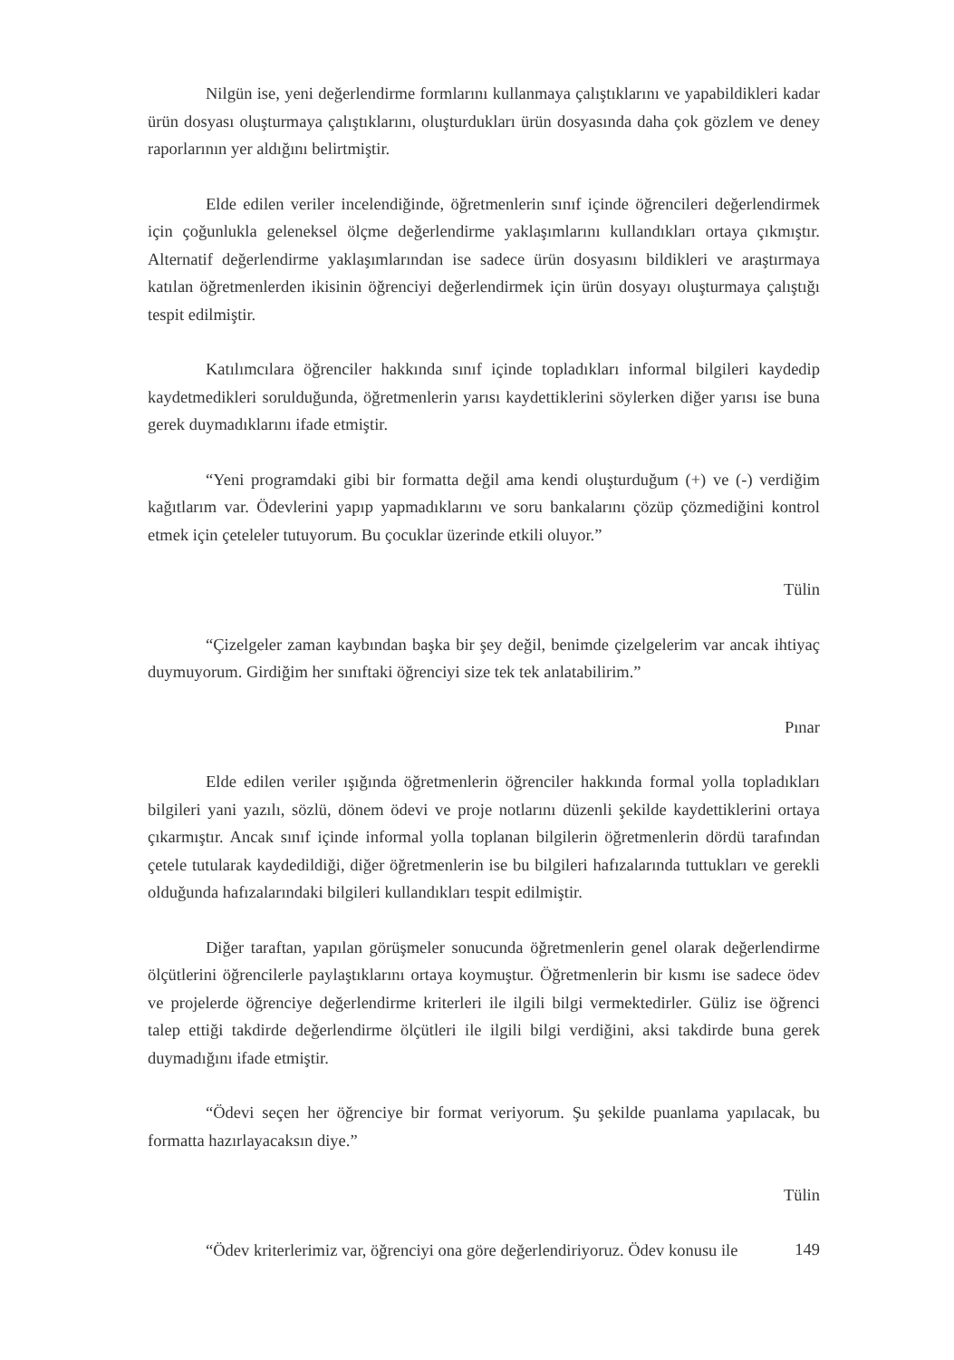Nilgün ise, yeni değerlendirme formlarını kullanmaya çalıştıklarını ve yapabildikleri kadar ürün dosyası oluşturmaya çalıştıklarını, oluşturdukları ürün dosyasında daha çok gözlem ve deney raporlarının yer aldığını belirtmiştir.
Elde edilen veriler incelendiğinde, öğretmenlerin sınıf içinde öğrencileri değerlendirmek için çoğunlukla geleneksel ölçme değerlendirme yaklaşımlarını kullandıkları ortaya çıkmıştır. Alternatif değerlendirme yaklaşımlarından ise sadece ürün dosyasını bildikleri ve araştırmaya katılan öğretmenlerden ikisinin öğrenciyi değerlendirmek için ürün dosyayı oluşturmaya çalıştığı tespit edilmiştir.
Katılımcılara öğrenciler hakkında sınıf içinde topladıkları informal bilgileri kaydedip kaydetmedikleri sorulduğunda, öğretmenlerin yarısı kaydettiklerini söylerken diğer yarısı ise buna gerek duymadıklarını ifade etmiştir.
“Yeni programdaki gibi bir formatta değil ama kendi oluşturduğum (+) ve (-) verdiğim kağıtlarım var. Ödevlerini yapıp yapmadıklarını ve soru bankalarını çözüp çözmediğini kontrol etmek için çeteleler tutuyorum. Bu çocuklar üzerinde etkili oluyor.”
Tülin
“Çizelgeler zaman kaybından başka bir şey değil, benimde çizelgelerim var ancak ihtiyaç duymuyorum. Girdiğim her sınıftaki öğrenciyi size tek tek anlatabilirim.”
Pınar
Elde edilen veriler ışığında öğretmenlerin öğrenciler hakkında formal yolla topladıkları bilgileri yani yazılı, sözlü, dönem ödevi ve proje notlarını düzenli şekilde kaydettiklerini ortaya çıkarmıştır. Ancak sınıf içinde informal yolla toplanan bilgilerin öğretmenlerin dördü tarafından çetele tutularak kaydedildiği, diğer öğretmenlerin ise bu bilgileri hafızalarında tuttukları ve gerekli olduğunda hafızalarındaki bilgileri kullandıkları tespit edilmiştir.
Diğer taraftan, yapılan görüşmeler sonucunda öğretmenlerin genel olarak değerlendirme ölçütlerini öğrencilerle paylaştıklarını ortaya koymuştur. Öğretmenlerin bir kısmı ise sadece ödev ve projelerde öğrenciye değerlendirme kriterleri ile ilgili bilgi vermektedirler. Güliz ise öğrenci talep ettiği takdirde değerlendirme ölçütleri ile ilgili bilgi verdiğini, aksi takdirde buna gerek duymadığını ifade etmiştir.
“Ödevi seçen her öğrenciye bir format veriyorum. Şu şekilde puanlama yapılacak, bu formatta hazırlayacaksın diye.”
Tülin
“Ödev kriterlerimiz var, öğrenciyi ona göre değerlendiriyoruz. Ödev konusu ile
149